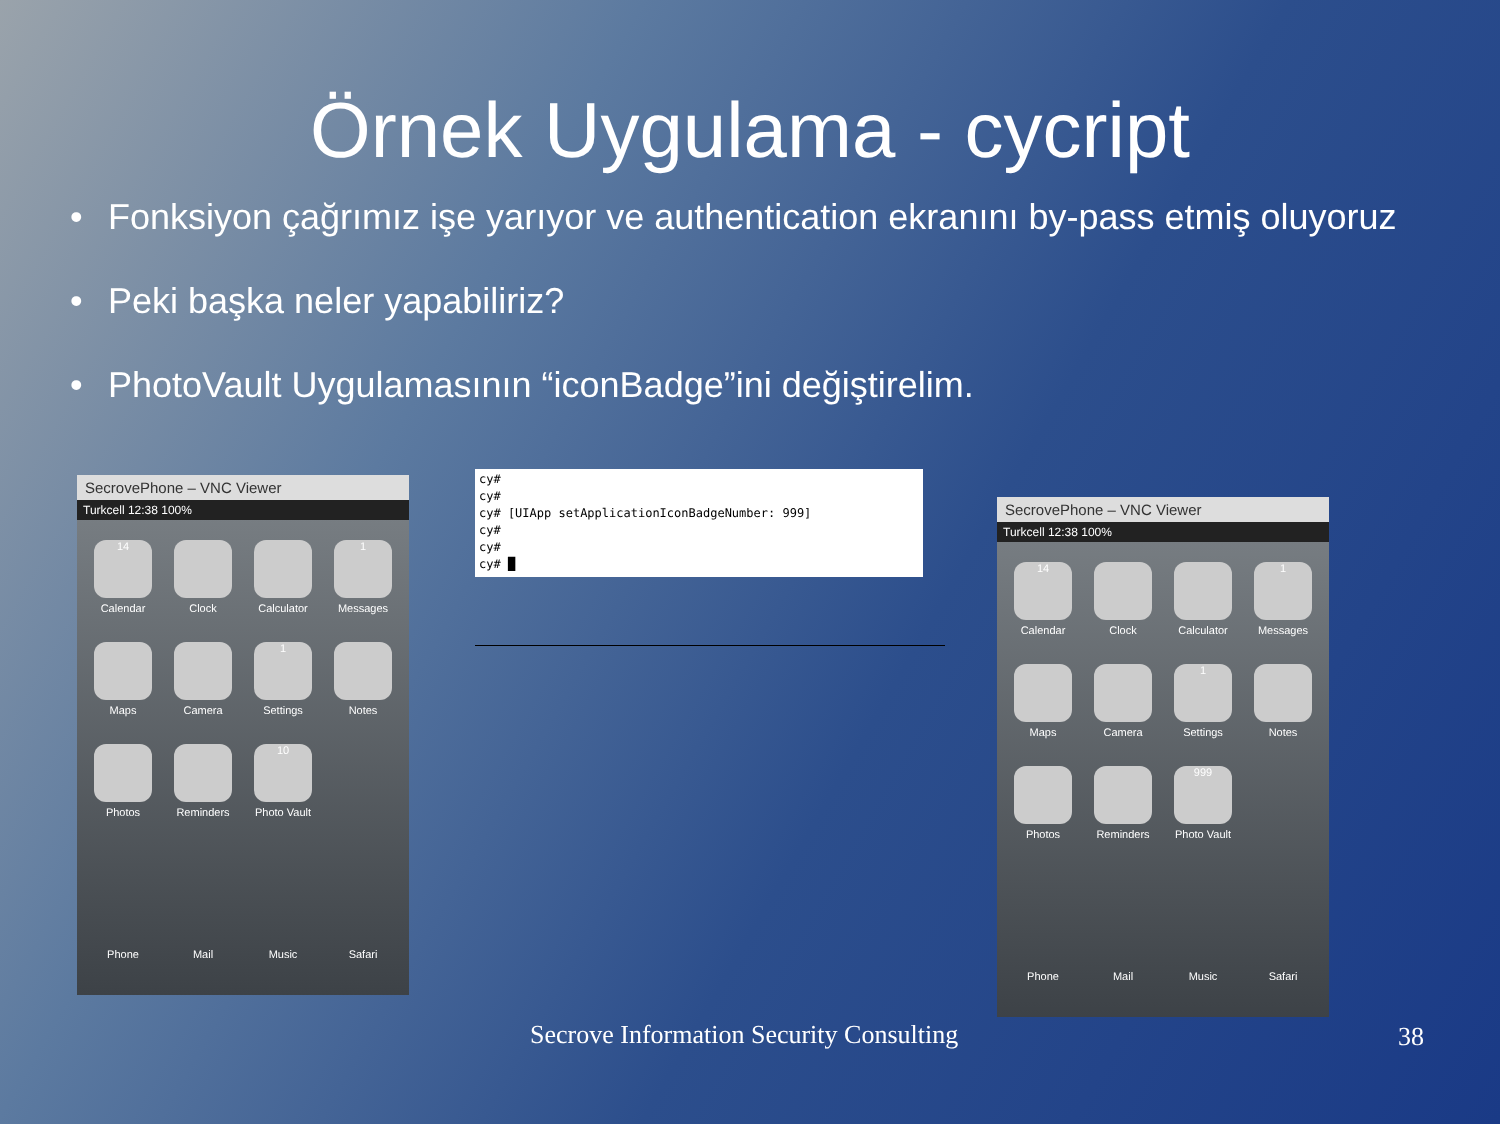Örnek Uygulama - cycript
• Fonksiyon çağrımız işe yarıyor ve authentication ekranını by-pass etmiş oluyoruz
• Peki başka neler yapabiliriz?
• PhotoVault Uygulamasının “iconBadge”ini değiştirelim.
SecrovePhone – VNC Viewer
Turkcell 12:38 100%
14
Calendar
Clock
Calculator
1
Messages
Maps
Camera
1
Settings
Notes
Photos
Reminders
10
Photo Vault
Phone
Mail
Music
Safari
cy# cy# cy# [UIApp setApplicationIconBadgeNumber: 999] cy# cy# cy# █
SecrovePhone – VNC Viewer
Turkcell 12:38 100%
14
Calendar
Clock
Calculator
1
Messages
Maps
Camera
1
Settings
Notes
Photos
Reminders
999
Photo Vault
Phone
Mail
Music
Safari
Secrove Information Security Consulting
38